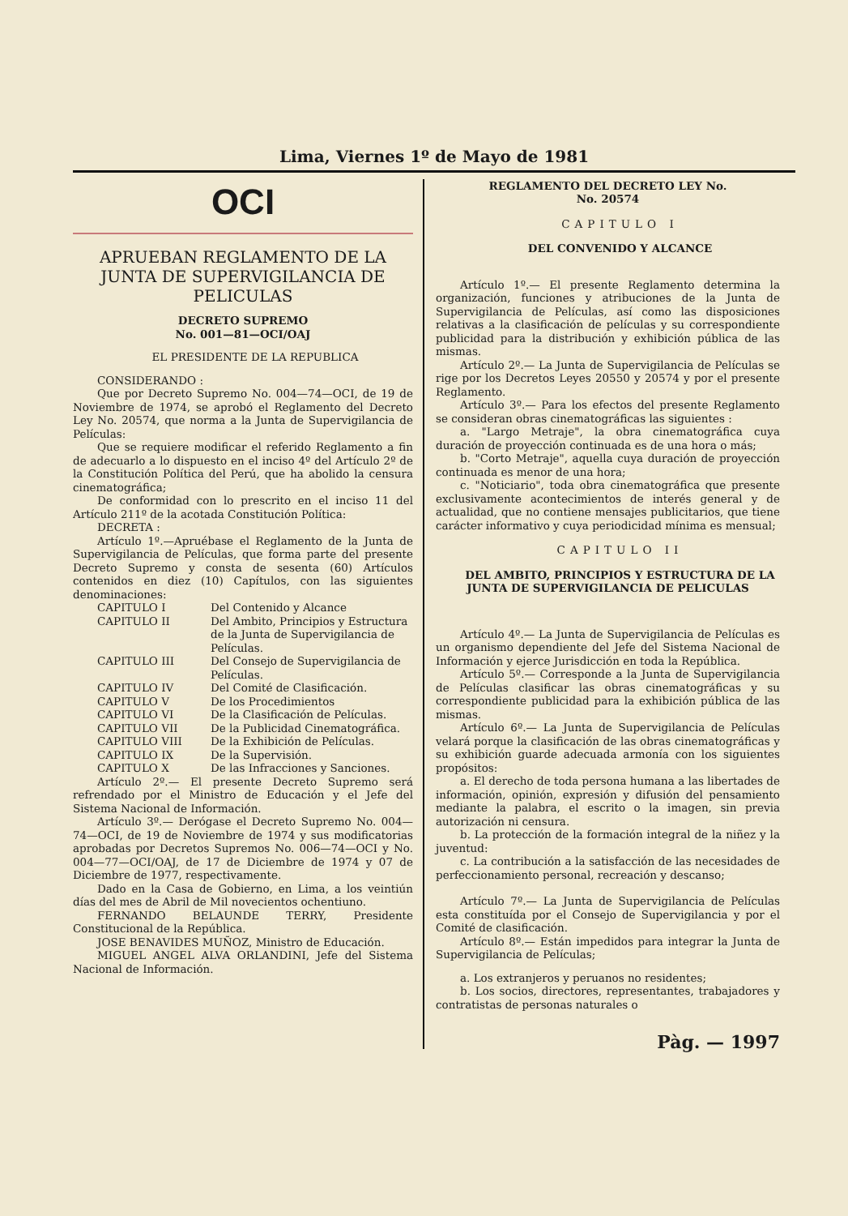Lima, Viernes 1º de Mayo de 1981
OCI
APRUEBAN REGLAMENTO DE LA JUNTA DE SUPERVIGILANCIA DE PELICULAS
DECRETO SUPREMO
No. 001—81—OCI/OAJ
EL PRESIDENTE DE LA REPUBLICA
CONSIDERANDO :
Que por Decreto Supremo No. 004—74—OCI, de 19 de Noviembre de 1974, se aprobó el Reglamento del Decreto Ley No. 20574, que norma a la Junta de Supervigilancia de Películas:
Que se requiere modificar el referido Reglamento a fin de adecuarlo a lo dispuesto en el inciso 4º del Artículo 2º de la Constitución Política del Perú, que ha abolido la censura cinematográfica;
De conformidad con lo prescrito en el inciso 11 del Artículo 211º de la acotada Constitución Política:
DECRETA :
Artículo 1º.—Apruébase el Reglamento de la Junta de Supervigilancia de Películas, que forma parte del presente Decreto Supremo y consta de sesenta (60) Artículos contenidos en diez (10) Capítulos, con las siguientes denominaciones:
CAPITULO I Del Contenido y Alcance
CAPITULO II Del Ambito, Principios y Estructura de la Junta de Supervigilancia de Películas.
CAPITULO III Del Consejo de Supervigilancia de Películas.
CAPITULO IV Del Comité de Clasificación.
CAPITULO V De los Procedimientos
CAPITULO VI De la Clasificación de Películas.
CAPITULO VII De la Publicidad Cinematográfica.
CAPITULO VIII De la Exhibición de Películas.
CAPITULO IX De la Supervisión.
CAPITULO X De las Infracciones y Sanciones.
Artículo 2º.— El presente Decreto Supremo será refrendado por el Ministro de Educación y el Jefe del Sistema Nacional de Información.
Artículo 3º.— Derógase el Decreto Supremo No. 004—74—OCI, de 19 de Noviembre de 1974 y sus modificatorias aprobadas por Decretos Supremos No. 006—74—OCI y No. 004—77—OCI/OAJ, de 17 de Diciembre de 1974 y 07 de Diciembre de 1977, respectivamente.
Dado en la Casa de Gobierno, en Lima, a los veintiún días del mes de Abril de Mil novecientos ochentiuno.
FERNANDO BELAUNDE TERRY, Presidente Constitucional de la República.
JOSE BENAVIDES MUÑOZ, Ministro de Educación.
MIGUEL ANGEL ALVA ORLANDINI, Jefe del Sistema Nacional de Información.
REGLAMENTO DEL DECRETO LEY No.
No. 20574
CAPITULO I
DEL CONVENIDO Y ALCANCE
Artículo 1º.— El presente Reglamento determina la organización, funciones y atribuciones de la Junta de Supervigilancia de Películas, así como las disposiciones relativas a la clasificación de películas y su correspondiente publicidad para la distribución y exhibición pública de las mismas.
Artículo 2º.— La Junta de Supervigilancia de Películas se rige por los Decretos Leyes 20550 y 20574 y por el presente Reglamento.
Artículo 3º.— Para los efectos del presente Reglamento se consideran obras cinematográficas las siguientes :
a. "Largo Metraje", la obra cinematográfica cuya duración de proyección continuada es de una hora o más;
b. "Corto Metraje", aquella cuya duración de proyección continuada es menor de una hora;
c. "Noticiario", toda obra cinematográfica que presente exclusivamente acontecimientos de interés general y de actualidad, que no contiene mensajes publicitarios, que tiene carácter informativo y cuya periodicidad mínima es mensual;
CAPITULO II
DEL AMBITO, PRINCIPIOS Y ESTRUCTURA DE LA JUNTA DE SUPERVIGILANCIA DE PELICULAS
Artículo 4º.— La Junta de Supervigilancia de Películas es un organismo dependiente del Jefe del Sistema Nacional de Información y ejerce Jurisdicción en toda la República.
Artículo 5º.— Corresponde a la Junta de Supervigilancia de Películas clasificar las obras cinematográficas y su correspondiente publicidad para la exhibición pública de las mismas.
Artículo 6º.— La Junta de Supervigilancia de Películas velará porque la clasificación de las obras cinematográficas y su exhibición guarde adecuada armonía con los siguientes propósitos:
a. El derecho de toda persona humana a las libertades de información, opinión, expresión y difusión del pensamiento mediante la palabra, el escrito o la imagen, sin previa autorización ni censura.
b. La protección de la formación integral de la niñez y la juventud:
c. La contribución a la satisfacción de las necesidades de perfeccionamiento personal, recreación y descanso;
Artículo 7º.— La Junta de Supervigilancia de Películas esta constituída por el Consejo de Supervigilancia y por el Comité de clasificación.
Artículo 8º.— Están impedidos para integrar la Junta de Supervigilancia de Películas;
a. Los extranjeros y peruanos no residentes;
b. Los socios, directores, representantes, trabajadores y contratistas de personas naturales o
Pàg. — 1997